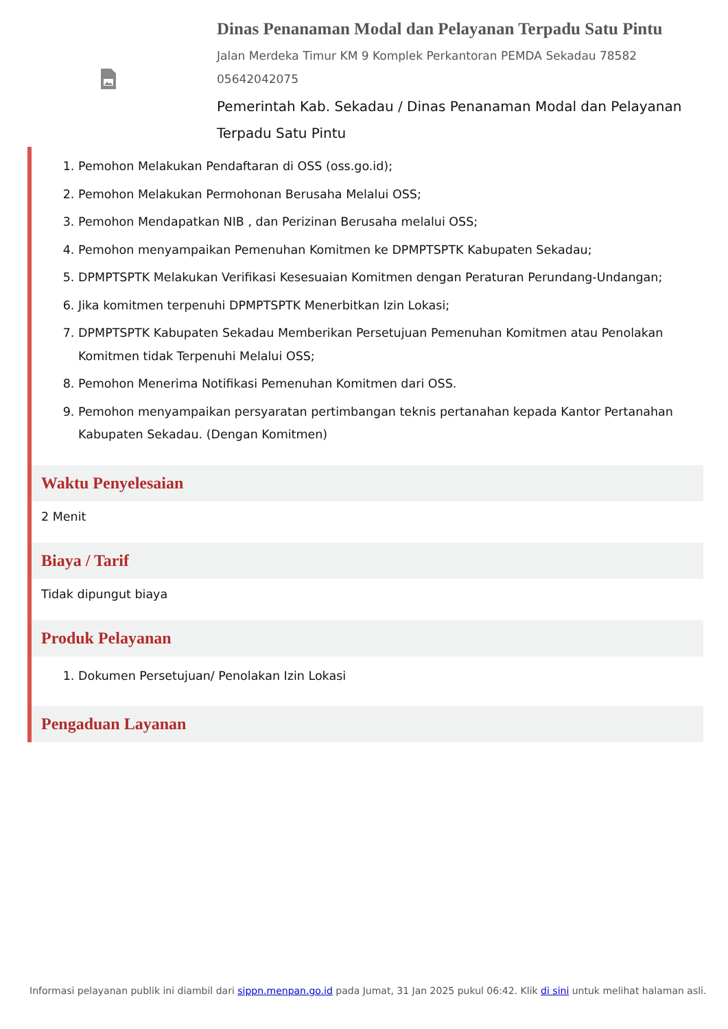Dinas Penanaman Modal dan Pelayanan Terpadu Satu Pintu
Jalan Merdeka Timur KM 9 Komplek Perkantoran PEMDA Sekadau 78582
05642042075
Pemerintah Kab. Sekadau / Dinas Penanaman Modal dan Pelayanan Terpadu Satu Pintu
1. Pemohon Melakukan Pendaftaran di OSS (oss.go.id);
2. Pemohon Melakukan Permohonan Berusaha Melalui OSS;
3. Pemohon Mendapatkan NIB , dan Perizinan Berusaha melalui OSS;
4. Pemohon menyampaikan Pemenuhan Komitmen ke DPMPTSPTK Kabupaten Sekadau;
5. DPMPTSPTK Melakukan Verifikasi Kesesuaian Komitmen dengan Peraturan Perundang-Undangan;
6. Jika komitmen terpenuhi DPMPTSPTK Menerbitkan Izin Lokasi;
7. DPMPTSPTK Kabupaten Sekadau Memberikan Persetujuan Pemenuhan Komitmen atau Penolakan Komitmen tidak Terpenuhi Melalui OSS;
8. Pemohon Menerima Notifikasi Pemenuhan Komitmen dari OSS.
9. Pemohon menyampaikan persyaratan pertimbangan teknis pertanahan kepada Kantor Pertanahan Kabupaten Sekadau. (Dengan Komitmen)
Waktu Penyelesaian
2 Menit
Biaya / Tarif
Tidak dipungut biaya
Produk Pelayanan
1. Dokumen Persetujuan/ Penolakan Izin Lokasi
Pengaduan Layanan
Informasi pelayanan publik ini diambil dari sippn.menpan.go.id pada Jumat, 31 Jan 2025 pukul 06:42. Klik di sini untuk melihat halaman asli.